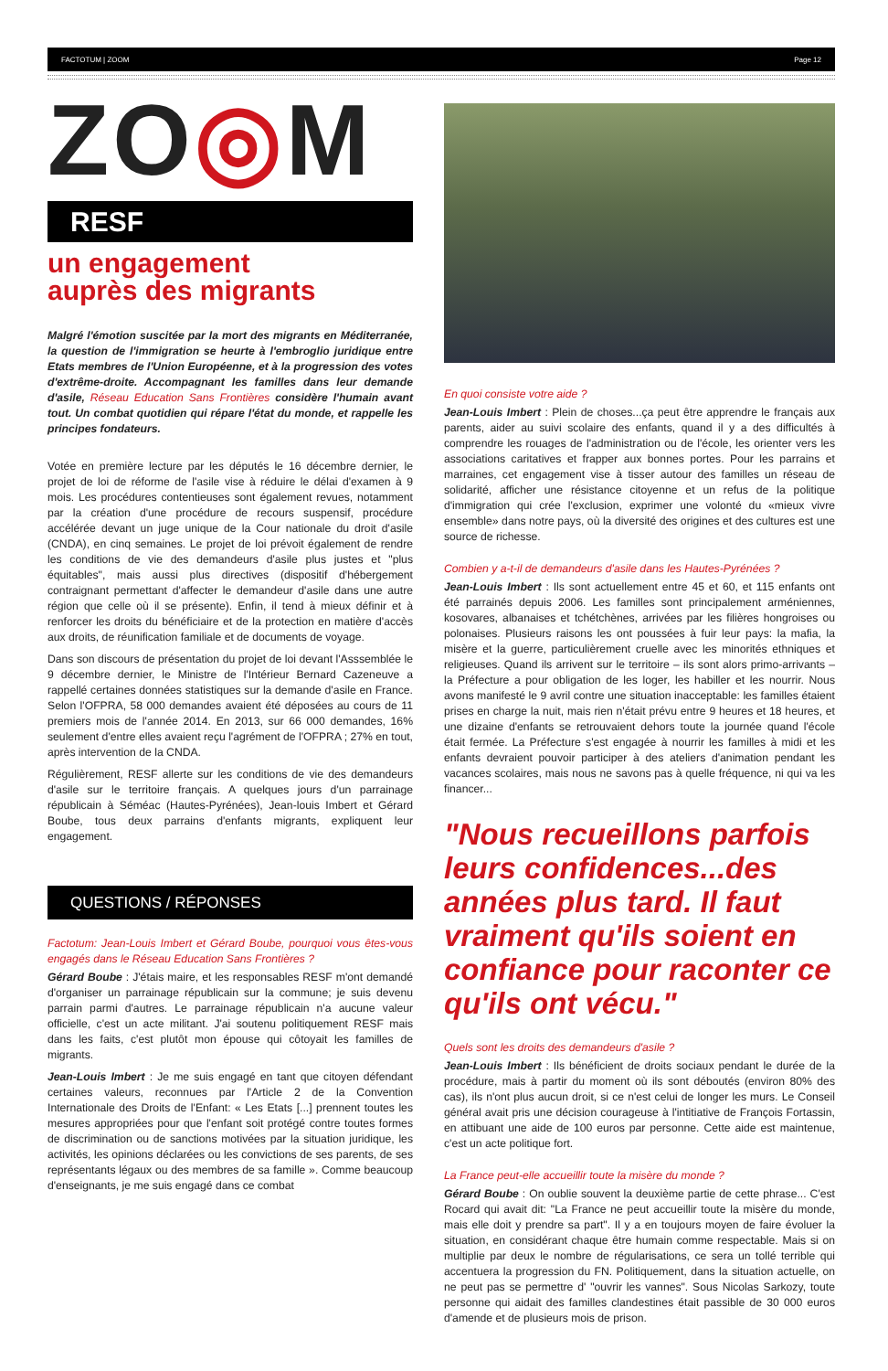FACTOTUM | ZOOM Page 12
ZO◎M
RESF
un engagement
auprès des migrants
Malgré l'émotion suscitée par la mort des migrants en Méditerranée, la question de l'immigration se heurte à l'embroglio juridique entre Etats membres de l'Union Européenne, et à la progression des votes d'extrême-droite. Accompagnant les familles dans leur demande d'asile, Réseau Education Sans Frontières considère l'humain avant tout. Un combat quotidien qui répare l'état du monde, et rappelle les principes fondateurs.
Votée en première lecture par les députés le 16 décembre dernier, le projet de loi de réforme de l'asile vise à réduire le délai d'examen à 9 mois. Les procédures contentieuses sont également revues, notamment par la création d'une procédure de recours suspensif, procédure accélérée devant un juge unique de la Cour nationale du droit d'asile (CNDA), en cinq semaines. Le projet de loi prévoit également de rendre les conditions de vie des demandeurs d'asile plus justes et "plus équitables", mais aussi plus directives (dispositif d'hébergement contraignant permettant d'affecter le demandeur d'asile dans une autre région que celle où il se présente). Enfin, il tend à mieux définir et à renforcer les droits du bénéficiaire et de la protection en matière d'accès aux droits, de réunification familiale et de documents de voyage.
Dans son discours de présentation du projet de loi devant l'Asssemblée le 9 décembre dernier, le Ministre de l'Intérieur Bernard Cazeneuve a rappellé certaines données statistiques sur la demande d'asile en France. Selon l'OFPRA, 58 000 demandes avaient été déposées au cours de 11 premiers mois de l'année 2014. En 2013, sur 66 000 demandes, 16% seulement d'entre elles avaient reçu l'agrément de l'OFPRA ; 27% en tout, après intervention de la CNDA.
Régulièrement, RESF allerte sur les conditions de vie des demandeurs d'asile sur le territoire français. A quelques jours d'un parrainage républicain à Séméac (Hautes-Pyrénées), Jean-louis Imbert et Gérard Boube, tous deux parrains d'enfants migrants, expliquent leur engagement.
QUESTIONS / RÉPONSES
Factotum: Jean-Louis Imbert et Gérard Boube, pourquoi vous êtes-vous engagés dans le Réseau Education Sans Frontières ?
Gérard Boube : J'étais maire, et les responsables RESF m'ont demandé d'organiser un parrainage républicain sur la commune; je suis devenu parrain parmi d'autres. Le parrainage républicain n'a aucune valeur officielle, c'est un acte militant. J'ai soutenu politiquement RESF mais dans les faits, c'est plutôt mon épouse qui côtoyait les familles de migrants.
Jean-Louis Imbert : Je me suis engagé en tant que citoyen défendant certaines valeurs, reconnues par l'Article 2 de la Convention Internationale des Droits de l'Enfant: « Les Etats [...] prennent toutes les mesures appropriées pour que l'enfant soit protégé contre toutes formes de discrimination ou de sanctions motivées par la situation juridique, les activités, les opinions déclarées ou les convictions de ses parents, de ses représentants légaux ou des membres de sa famille ». Comme beaucoup d'enseignants, je me suis engagé dans ce combat
En quoi consiste votre aide ?
Jean-Louis Imbert : Plein de choses...ça peut être apprendre le français aux parents, aider au suivi scolaire des enfants, quand il y a des difficultés à comprendre les rouages de l'administration ou de l'école, les orienter vers les associations caritatives et frapper aux bonnes portes. Pour les parrains et marraines, cet engagement vise à tisser autour des familles un réseau de solidarité, afficher une résistance citoyenne et un refus de la politique d'immigration qui crée l'exclusion, exprimer une volonté du «mieux vivre ensemble» dans notre pays, où la diversité des origines et des cultures est une source de richesse.
Combien y a-t-il de demandeurs d'asile dans les Hautes-Pyrénées ?
Jean-Louis Imbert : Ils sont actuellement entre 45 et 60, et 115 enfants ont été parrainés depuis 2006. Les familles sont principalement arméniennes, kosovares, albanaises et tchétchènes, arrivées par les filières hongroises ou polonaises. Plusieurs raisons les ont poussées à fuir leur pays: la mafia, la misère et la guerre, particulièrement cruelle avec les minorités ethniques et religieuses. Quand ils arrivent sur le territoire – ils sont alors primo-arrivants – la Préfecture a pour obligation de les loger, les habiller et les nourrir. Nous avons manifesté le 9 avril contre une situation inacceptable: les familles étaient prises en charge la nuit, mais rien n'était prévu entre 9 heures et 18 heures, et une dizaine d'enfants se retrouvaient dehors toute la journée quand l'école était fermée. La Préfecture s'est engagée à nourrir les familles à midi et les enfants devraient pouvoir participer à des ateliers d'animation pendant les vacances scolaires, mais nous ne savons pas à quelle fréquence, ni qui va les financer...
"Nous recueillons parfois leurs confidences...des années plus tard. Il faut vraiment qu'ils soient en confiance pour raconter ce qu'ils ont vécu."
Quels sont les droits des demandeurs d'asile ?
Jean-Louis Imbert : Ils bénéficient de droits sociaux pendant le durée de la procédure, mais à partir du moment où ils sont déboutés (environ 80% des cas), ils n'ont plus aucun droit, si ce n'est celui de longer les murs. Le Conseil général avait pris une décision courageuse à l'intitiative de François Fortassin, en attibuant une aide de 100 euros par personne. Cette aide est maintenue, c'est un acte politique fort.
La France peut-elle accueillir toute la misère du monde ?
Gérard Boube : On oublie souvent la deuxième partie de cette phrase... C'est Rocard qui avait dit: "La France ne peut accueillir toute la misère du monde, mais elle doit y prendre sa part". Il y a en toujours moyen de faire évoluer la situation, en considérant chaque être humain comme respectable. Mais si on multiplie par deux le nombre de régularisations, ce sera un tollé terrible qui accentuera la progression du FN. Politiquement, dans la situation actuelle, on ne peut pas se permettre d' "ouvrir les vannes". Sous Nicolas Sarkozy, toute personne qui aidait des familles clandestines était passible de 30 000 euros d'amende et de plusieurs mois de prison.